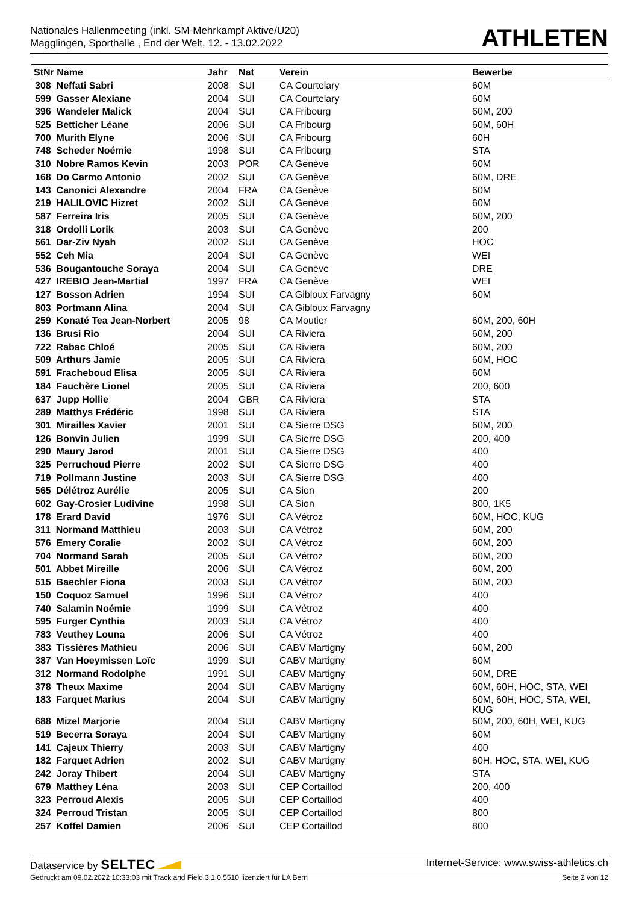Nationales Hallenmeeting (inkl. SM-Mehrkampf Aktive/U20)
Magglingen, Sporthalle , End der Welt, 12. - 13.02.2022
ATHLETEN
| StNr Name | Jahr | Nat | Verein | Bewerbe |
| --- | --- | --- | --- | --- |
| 308 Neffati Sabri | 2008 | SUI | CA Courtelary | 60M |
| 599 Gasser Alexiane | 2004 | SUI | CA Courtelary | 60M |
| 396 Wandeler Malick | 2004 | SUI | CA Fribourg | 60M, 200 |
| 525 Betticher Léane | 2006 | SUI | CA Fribourg | 60M, 60H |
| 700 Murith Elyne | 2006 | SUI | CA Fribourg | 60H |
| 748 Scheder Noémie | 1998 | SUI | CA Fribourg | STA |
| 310 Nobre Ramos Kevin | 2003 | POR | CA Genève | 60M |
| 168 Do Carmo Antonio | 2002 | SUI | CA Genève | 60M, DRE |
| 143 Canonici Alexandre | 2004 | FRA | CA Genève | 60M |
| 219 HALILOVIC Hizret | 2002 | SUI | CA Genève | 60M |
| 587 Ferreira Iris | 2005 | SUI | CA Genève | 60M, 200 |
| 318 Ordolli Lorik | 2003 | SUI | CA Genève | 200 |
| 561 Dar-Ziv Nyah | 2002 | SUI | CA Genève | HOC |
| 552 Ceh Mia | 2004 | SUI | CA Genève | WEI |
| 536 Bougantouche Soraya | 2004 | SUI | CA Genève | DRE |
| 427 IREBIO Jean-Martial | 1997 | FRA | CA Genève | WEI |
| 127 Bosson Adrien | 1994 | SUI | CA Gibloux Farvagny | 60M |
| 803 Portmann Alina | 2004 | SUI | CA Gibloux Farvagny | |
| 259 Konaté Tea Jean-Norbert | 2005 | 98 | CA Moutier | 60M, 200, 60H |
| 136 Brusi Rio | 2004 | SUI | CA Riviera | 60M, 200 |
| 722 Rabac Chloé | 2005 | SUI | CA Riviera | 60M, 200 |
| 509 Arthurs Jamie | 2005 | SUI | CA Riviera | 60M, HOC |
| 591 Fracheboud Elisa | 2005 | SUI | CA Riviera | 60M |
| 184 Fauchère Lionel | 2005 | SUI | CA Riviera | 200, 600 |
| 637 Jupp Hollie | 2004 | GBR | CA Riviera | STA |
| 289 Matthys Frédéric | 1998 | SUI | CA Riviera | STA |
| 301 Mirailles Xavier | 2001 | SUI | CA Sierre DSG | 60M, 200 |
| 126 Bonvin Julien | 1999 | SUI | CA Sierre DSG | 200, 400 |
| 290 Maury Jarod | 2001 | SUI | CA Sierre DSG | 400 |
| 325 Perruchoud Pierre | 2002 | SUI | CA Sierre DSG | 400 |
| 719 Pollmann Justine | 2003 | SUI | CA Sierre DSG | 400 |
| 565 Délétroz Aurélie | 2005 | SUI | CA Sion | 200 |
| 602 Gay-Crosier Ludivine | 1998 | SUI | CA Sion | 800, 1K5 |
| 178 Erard David | 1976 | SUI | CA Vétroz | 60M, HOC, KUG |
| 311 Normand Matthieu | 2003 | SUI | CA Vétroz | 60M, 200 |
| 576 Emery Coralie | 2002 | SUI | CA Vétroz | 60M, 200 |
| 704 Normand Sarah | 2005 | SUI | CA Vétroz | 60M, 200 |
| 501 Abbet Mireille | 2006 | SUI | CA Vétroz | 60M, 200 |
| 515 Baechler Fiona | 2003 | SUI | CA Vétroz | 60M, 200 |
| 150 Coquoz Samuel | 1996 | SUI | CA Vétroz | 400 |
| 740 Salamin Noémie | 1999 | SUI | CA Vétroz | 400 |
| 595 Furger Cynthia | 2003 | SUI | CA Vétroz | 400 |
| 783 Veuthey Louna | 2006 | SUI | CA Vétroz | 400 |
| 383 Tissières Mathieu | 2006 | SUI | CABV Martigny | 60M, 200 |
| 387 Van Hoeymissen Loïc | 1999 | SUI | CABV Martigny | 60M |
| 312 Normand Rodolphe | 1991 | SUI | CABV Martigny | 60M, DRE |
| 378 Theux Maxime | 2004 | SUI | CABV Martigny | 60M, 60H, HOC, STA, WEI |
| 183 Farquet Marius | 2004 | SUI | CABV Martigny | 60M, 60H, HOC, STA, WEI, KUG |
| 688 Mizel Marjorie | 2004 | SUI | CABV Martigny | 60M, 200, 60H, WEI, KUG |
| 519 Becerra Soraya | 2004 | SUI | CABV Martigny | 60M |
| 141 Cajeux Thierry | 2003 | SUI | CABV Martigny | 400 |
| 182 Farquet Adrien | 2002 | SUI | CABV Martigny | 60H, HOC, STA, WEI, KUG |
| 242 Joray Thibert | 2004 | SUI | CABV Martigny | STA |
| 679 Matthey Léna | 2003 | SUI | CEP Cortaillod | 200, 400 |
| 323 Perroud Alexis | 2005 | SUI | CEP Cortaillod | 400 |
| 324 Perroud Tristan | 2005 | SUI | CEP Cortaillod | 800 |
| 257 Koffel Damien | 2006 | SUI | CEP Cortaillod | 800 |
Dataservice by SELTEC Internet-Service: www.swiss-athletics.ch
Gedruckt am 09.02.2022 10:33:03 mit Track and Field 3.1.0.5510 lizenziert für LA Bern Seite 2 von 12